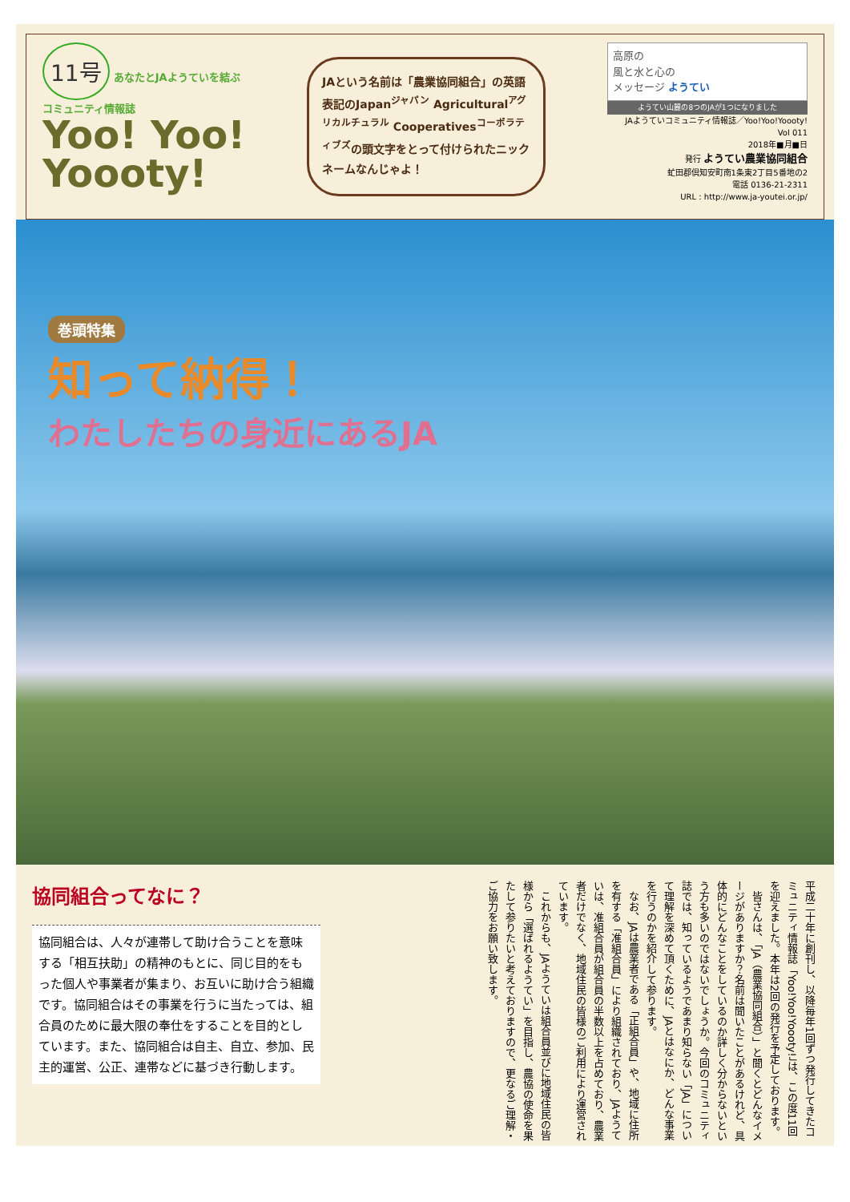11号 あなたとJAようていを結ぶ
コミュニティ情報誌
Yoo! Yoo!
Yoooty!
JAという名前は「農業協同組合」の英語表記のJapan<sup>ジャパン</sup> Agricultural<sup>アグリカルチュラル</sup> Cooperatives<sup>コーポラティブズ</sup>の頭文字をとって付けられたニックネームなんじゃよ！
高原の
風と水と心の
メッセージ ようてい
ようてい山麓の8つのJAが1つになりました
JAようていコミュニティ情報誌／Yoo!Yoo!Yoooty!
Vol 011
2018年■月■日
発行 ようてい農業協同組合
虻田郡倶知安町南1条東2丁目5番地の2
電話 0136-21-2311
URL : http://www.ja-youtei.or.jp/
巻頭特集
知って納得！
わたしたちの身近にあるJA
協同組合ってなに？
協同組合は、人々が連帯して助け合うことを意味する「相互扶助」の精神のもとに、同じ目的をもった個人や事業者が集まり、お互いに助け合う組織です。協同組合はその事業を行うに当たっては、組合員のために最大限の奉仕をすることを目的としています。また、協同組合は自主、自立、参加、民主的運営、公正、連帯などに基づき行動します。
平成二十年に創刊し、以降毎年1回ずつ発行してきたコミュニティ情報誌「Yoo!Yoo!Yoooty!」は、この度11回を迎えました。本年は2回の発行を予定しております。
　皆さんは、「JA（農業協同組合）」と聞くとどんなイメージがありますか？名前は聞いたことがあるけれど、具体的にどんなことをしているのか詳しく分からないという方も多いのではないでしょうか。今回のコミュニティ誌では、知っているようであまり知らない「JA」について理解を深めて頂くために、JAとはなにか、どんな事業を行うのかを紹介して参ります。
　なお、JAは農業者である「正組合員」や、地域に住所を有する「准組合員」により組織されており、JAようていは、准組合員が組合員の半数以上を占めており、農業者だけでなく、地域住民の皆様のご利用により運営されています。
　これからも、JAようていは組合員並びに地域住民の皆様から「選ばれるようてい」を目指し、農協の使命を果たして参りたいと考えておりますので、更なるご理解・ご協力をお願い致します。